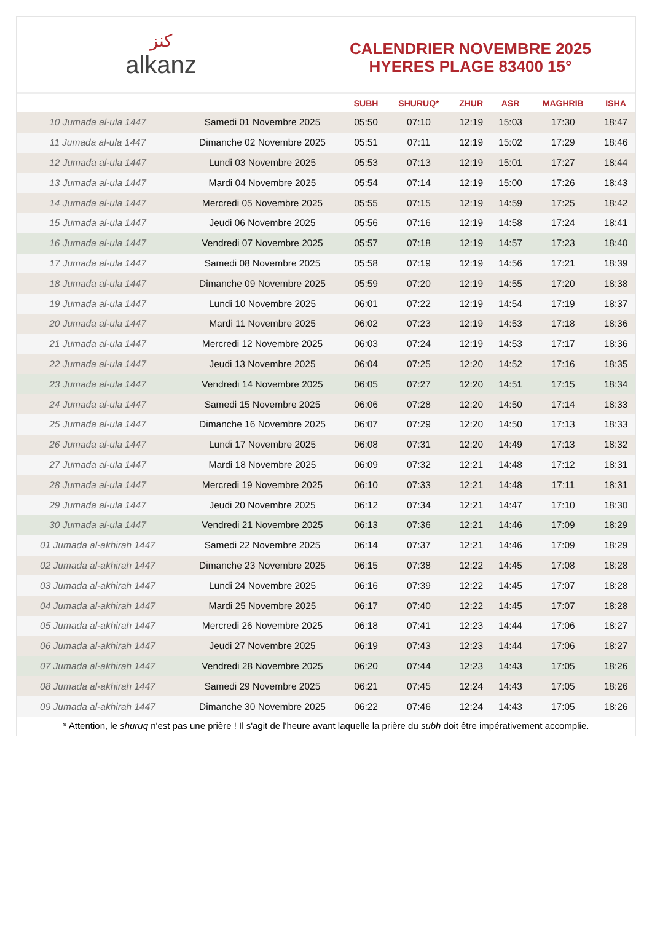كنز
alkanz
CALENDRIER NOVEMBRE 2025
HYERES PLAGE 83400 15°
| | | SUBH | SHURUQ* | ZHUR | ASR | MAGHRIB | ISHA |
| --- | --- | --- | --- | --- | --- | --- | --- |
| 10 Jumada al-ula 1447 | Samedi 01 Novembre 2025 | 05:50 | 07:10 | 12:19 | 15:03 | 17:30 | 18:47 |
| 11 Jumada al-ula 1447 | Dimanche 02 Novembre 2025 | 05:51 | 07:11 | 12:19 | 15:02 | 17:29 | 18:46 |
| 12 Jumada al-ula 1447 | Lundi 03 Novembre 2025 | 05:53 | 07:13 | 12:19 | 15:01 | 17:27 | 18:44 |
| 13 Jumada al-ula 1447 | Mardi 04 Novembre 2025 | 05:54 | 07:14 | 12:19 | 15:00 | 17:26 | 18:43 |
| 14 Jumada al-ula 1447 | Mercredi 05 Novembre 2025 | 05:55 | 07:15 | 12:19 | 14:59 | 17:25 | 18:42 |
| 15 Jumada al-ula 1447 | Jeudi 06 Novembre 2025 | 05:56 | 07:16 | 12:19 | 14:58 | 17:24 | 18:41 |
| 16 Jumada al-ula 1447 | Vendredi 07 Novembre 2025 | 05:57 | 07:18 | 12:19 | 14:57 | 17:23 | 18:40 |
| 17 Jumada al-ula 1447 | Samedi 08 Novembre 2025 | 05:58 | 07:19 | 12:19 | 14:56 | 17:21 | 18:39 |
| 18 Jumada al-ula 1447 | Dimanche 09 Novembre 2025 | 05:59 | 07:20 | 12:19 | 14:55 | 17:20 | 18:38 |
| 19 Jumada al-ula 1447 | Lundi 10 Novembre 2025 | 06:01 | 07:22 | 12:19 | 14:54 | 17:19 | 18:37 |
| 20 Jumada al-ula 1447 | Mardi 11 Novembre 2025 | 06:02 | 07:23 | 12:19 | 14:53 | 17:18 | 18:36 |
| 21 Jumada al-ula 1447 | Mercredi 12 Novembre 2025 | 06:03 | 07:24 | 12:19 | 14:53 | 17:17 | 18:36 |
| 22 Jumada al-ula 1447 | Jeudi 13 Novembre 2025 | 06:04 | 07:25 | 12:20 | 14:52 | 17:16 | 18:35 |
| 23 Jumada al-ula 1447 | Vendredi 14 Novembre 2025 | 06:05 | 07:27 | 12:20 | 14:51 | 17:15 | 18:34 |
| 24 Jumada al-ula 1447 | Samedi 15 Novembre 2025 | 06:06 | 07:28 | 12:20 | 14:50 | 17:14 | 18:33 |
| 25 Jumada al-ula 1447 | Dimanche 16 Novembre 2025 | 06:07 | 07:29 | 12:20 | 14:50 | 17:13 | 18:33 |
| 26 Jumada al-ula 1447 | Lundi 17 Novembre 2025 | 06:08 | 07:31 | 12:20 | 14:49 | 17:13 | 18:32 |
| 27 Jumada al-ula 1447 | Mardi 18 Novembre 2025 | 06:09 | 07:32 | 12:21 | 14:48 | 17:12 | 18:31 |
| 28 Jumada al-ula 1447 | Mercredi 19 Novembre 2025 | 06:10 | 07:33 | 12:21 | 14:48 | 17:11 | 18:31 |
| 29 Jumada al-ula 1447 | Jeudi 20 Novembre 2025 | 06:12 | 07:34 | 12:21 | 14:47 | 17:10 | 18:30 |
| 30 Jumada al-ula 1447 | Vendredi 21 Novembre 2025 | 06:13 | 07:36 | 12:21 | 14:46 | 17:09 | 18:29 |
| 01 Jumada al-akhirah 1447 | Samedi 22 Novembre 2025 | 06:14 | 07:37 | 12:21 | 14:46 | 17:09 | 18:29 |
| 02 Jumada al-akhirah 1447 | Dimanche 23 Novembre 2025 | 06:15 | 07:38 | 12:22 | 14:45 | 17:08 | 18:28 |
| 03 Jumada al-akhirah 1447 | Lundi 24 Novembre 2025 | 06:16 | 07:39 | 12:22 | 14:45 | 17:07 | 18:28 |
| 04 Jumada al-akhirah 1447 | Mardi 25 Novembre 2025 | 06:17 | 07:40 | 12:22 | 14:45 | 17:07 | 18:28 |
| 05 Jumada al-akhirah 1447 | Mercredi 26 Novembre 2025 | 06:18 | 07:41 | 12:23 | 14:44 | 17:06 | 18:27 |
| 06 Jumada al-akhirah 1447 | Jeudi 27 Novembre 2025 | 06:19 | 07:43 | 12:23 | 14:44 | 17:06 | 18:27 |
| 07 Jumada al-akhirah 1447 | Vendredi 28 Novembre 2025 | 06:20 | 07:44 | 12:23 | 14:43 | 17:05 | 18:26 |
| 08 Jumada al-akhirah 1447 | Samedi 29 Novembre 2025 | 06:21 | 07:45 | 12:24 | 14:43 | 17:05 | 18:26 |
| 09 Jumada al-akhirah 1447 | Dimanche 30 Novembre 2025 | 06:22 | 07:46 | 12:24 | 14:43 | 17:05 | 18:26 |
* Attention, le shuruq n'est pas une prière ! Il s'agit de l'heure avant laquelle la prière du subh doit être impérativement accomplie.